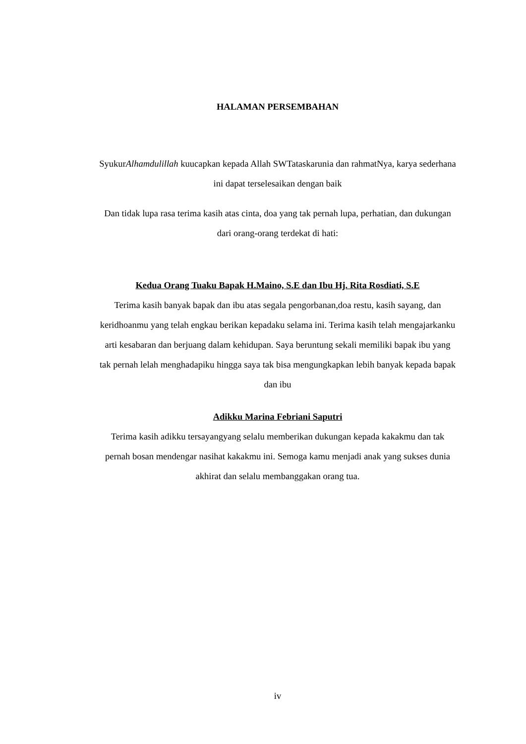HALAMAN PERSEMBAHAN
SyukurAlhamdulillah kuucapkan kepada Allah SWTataskarunia dan rahmatNya, karya sederhana ini dapat terselesaikan dengan baik
Dan tidak lupa rasa terima kasih atas cinta, doa yang tak pernah lupa, perhatian, dan dukungan dari orang-orang terdekat di hati:
Kedua Orang Tuaku Bapak H.Maino, S.E dan Ibu Hj. Rita Rosdiati, S.E
Terima kasih banyak bapak dan ibu atas segala pengorbanan,doa restu, kasih sayang, dan keridhoanmu yang telah engkau berikan kepadaku selama ini. Terima kasih telah mengajarkanku arti kesabaran dan berjuang dalam kehidupan. Saya beruntung sekali memiliki bapak ibu yang tak pernah lelah menghadapiku hingga saya tak bisa mengungkapkan lebih banyak kepada bapak dan ibu
Adikku Marina Febriani Saputri
Terima kasih adikku tersayangyang selalu memberikan dukungan kepada kakakmu dan tak pernah bosan mendengar nasihat kakakmu ini. Semoga kamu menjadi anak yang sukses dunia akhirat dan selalu membanggakan orang tua.
iv